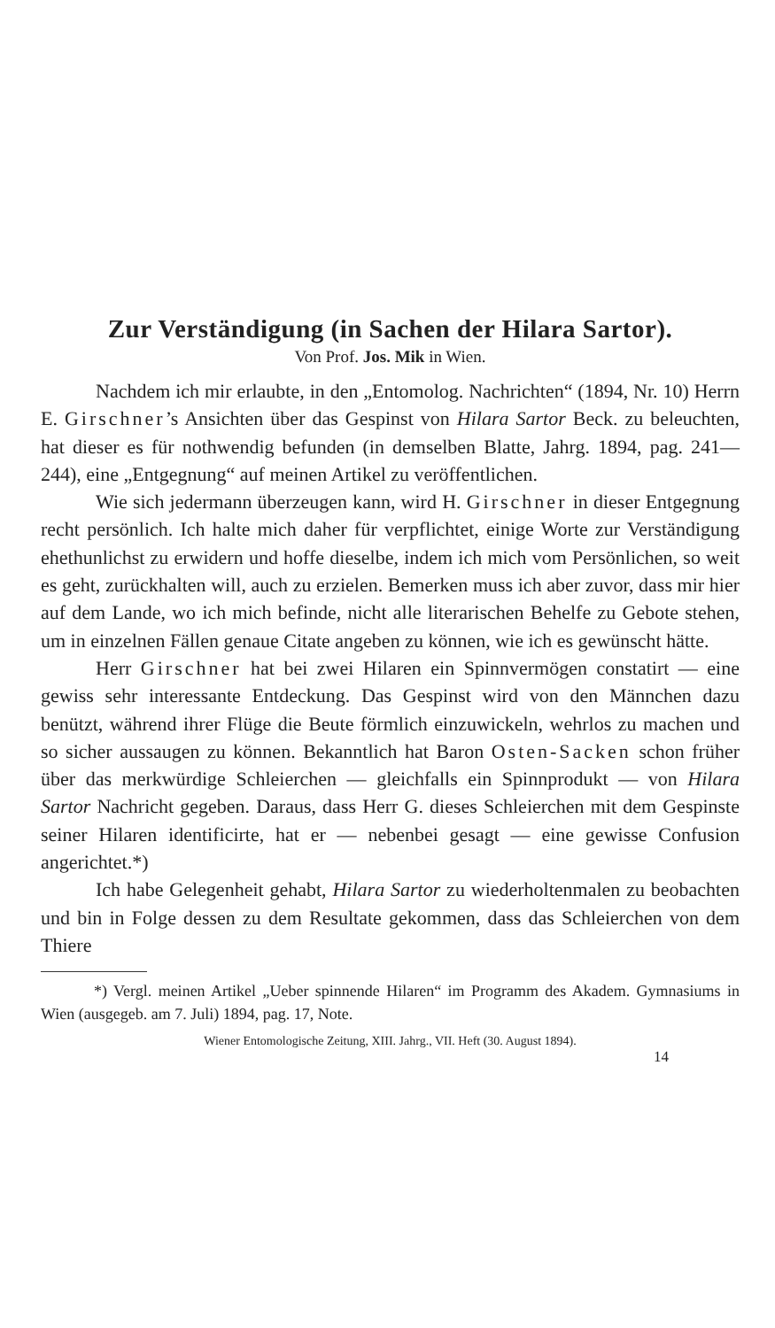Zur Verständigung (in Sachen der Hilara Sartor).
Von Prof. Jos. Mik in Wien.
Nachdem ich mir erlaubte, in den „Entomolog. Nachrichten“ (1894, Nr. 10) Herrn E. Girschner’s Ansichten über das Gespinst von Hilara Sartor Beck. zu beleuchten, hat dieser es für nothwendig befunden (in demselben Blatte, Jahrg. 1894, pag. 241—244), eine „Entgegnung“ auf meinen Artikel zu veröffentlichen.
Wie sich jedermann überzeugen kann, wird H. Girschner in dieser Entgegnung recht persönlich. Ich halte mich daher für verpflichtet, einige Worte zur Verständigung ehethunlichst zu erwidern und hoffe dieselbe, indem ich mich vom Persönlichen, so weit es geht, zurückhalten will, auch zu erzielen. Bemerken muss ich aber zuvor, dass mir hier auf dem Lande, wo ich mich befinde, nicht alle literarischen Behelfe zu Gebote stehen, um in einzelnen Fällen genaue Citate angeben zu können, wie ich es gewünscht hätte.
Herr Girschner hat bei zwei Hilaren ein Spinnvermögen constatirt — eine gewiss sehr interessante Entdeckung. Das Gespinst wird von den Männchen dazu benützt, während ihrer Flüge die Beute förmlich einzuwickeln, wehrlos zu machen und so sicher aussaugen zu können. Bekanntlich hat Baron Osten-Sacken schon früher über das merkwürdige Schleierchen — gleichfalls ein Spinnprodukt — von Hilara Sartor Nachricht gegeben. Daraus, dass Herr G. dieses Schleierchen mit dem Gespinste seiner Hilaren identificirte, hat er — nebenbei gesagt — eine gewisse Confusion angerichtet.*)
Ich habe Gelegenheit gehabt, Hilara Sartor zu wiederholtenmalen zu beobachten und bin in Folge dessen zu dem Resultate gekommen, dass das Schleierchen von dem Thiere
*) Vergl. meinen Artikel „Ueber spinnende Hilaren“ im Programm des Akadem. Gymnasiums in Wien (ausgegeb. am 7. Juli) 1894, pag. 17, Note.
Wiener Entomologische Zeitung, XIII. Jahrg., VII. Heft (30. August 1894).
14